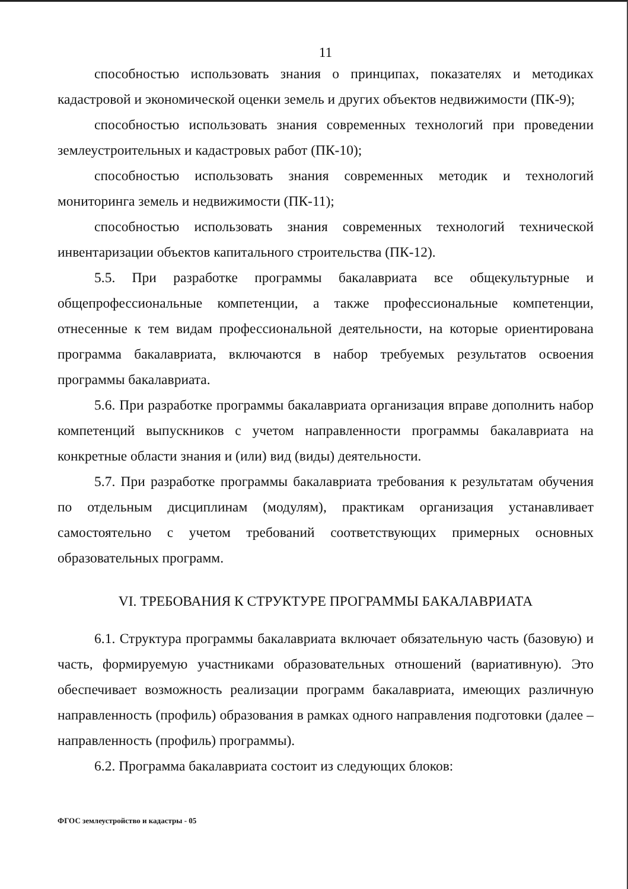11
способностью использовать знания о принципах, показателях и методиках кадастровой и экономической оценки земель и других объектов недвижимости (ПК-9);
способностью использовать знания современных технологий при проведении землеустроительных и кадастровых работ (ПК-10);
способностью использовать знания современных методик и технологий мониторинга земель и недвижимости (ПК-11);
способностью использовать знания современных технологий технической инвентаризации объектов капитального строительства (ПК-12).
5.5. При разработке программы бакалавриата все общекультурные и общепрофессиональные компетенции, а также профессиональные компетенции, отнесенные к тем видам профессиональной деятельности, на которые ориентирована программа бакалавриата, включаются в набор требуемых результатов освоения программы бакалавриата.
5.6. При разработке программы бакалавриата организация вправе дополнить набор компетенций выпускников с учетом направленности программы бакалавриата на конкретные области знания и (или) вид (виды) деятельности.
5.7. При разработке программы бакалавриата требования к результатам обучения по отдельным дисциплинам (модулям), практикам организация устанавливает самостоятельно с учетом требований соответствующих примерных основных образовательных программ.
VI. ТРЕБОВАНИЯ К СТРУКТУРЕ ПРОГРАММЫ БАКАЛАВРИАТА
6.1. Структура программы бакалавриата включает обязательную часть (базовую) и часть, формируемую участниками образовательных отношений (вариативную). Это обеспечивает возможность реализации программ бакалавриата, имеющих различную направленность (профиль) образования в рамках одного направления подготовки (далее – направленность (профиль) программы).
6.2. Программа бакалавриата состоит из следующих блоков:
ФГОС землеустройство и кадастры - 05